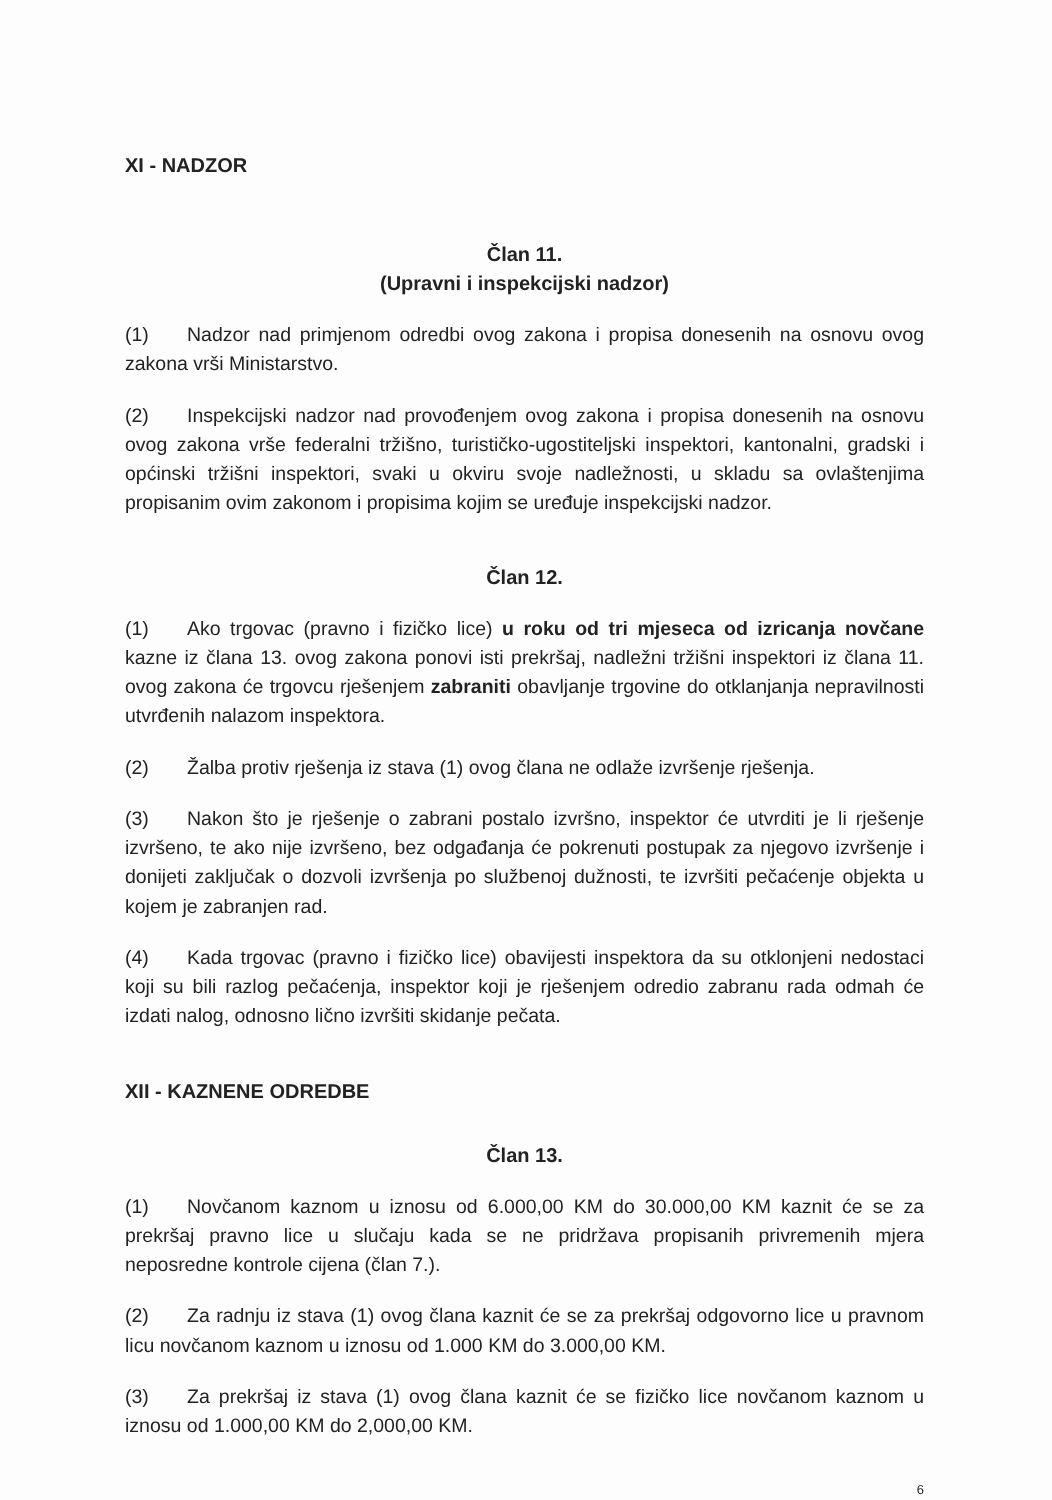XI - NADZOR
Član 11.
(Upravni i inspekcijski nadzor)
(1) Nadzor nad primjenom odredbi ovog zakona i propisa donesenih na osnovu ovog zakona vrši Ministarstvo.
(2) Inspekcijski nadzor nad provođenjem ovog zakona i propisa donesenih na osnovu ovog zakona vrše federalni tržišno, turističko-ugostiteljski inspektori, kantonalni, gradski i općinski tržišni inspektori, svaki u okviru svoje nadležnosti, u skladu sa ovlaštenjima propisanim ovim zakonom i propisima kojim se uređuje inspekcijski nadzor.
Član 12.
(1) Ako trgovac (pravno i fizičko lice) u roku od tri mjeseca od izricanja novčane kazne iz člana 13. ovog zakona ponovi isti prekršaj, nadležni tržišni inspektori iz člana 11. ovog zakona će trgovcu rješenjem zabraniti obavljanje trgovine do otklanjanja nepravilnosti utvrđenih nalazom inspektora.
(2) Žalba protiv rješenja iz stava (1) ovog člana ne odlaže izvršenje rješenja.
(3) Nakon što je rješenje o zabrani postalo izvršno, inspektor će utvrditi je li rješenje izvršeno, te ako nije izvršeno, bez odgađanja će pokrenuti postupak za njegovo izvršenje i donijeti zaključak o dozvoli izvršenja po službenoj dužnosti, te izvršiti pečaćenje objekta u kojem je zabranjen rad.
(4) Kada trgovac (pravno i fizičko lice) obavijesti inspektora da su otklonjeni nedostaci koji su bili razlog pečaćenja, inspektor koji je rješenjem odredio zabranu rada odmah će izdati nalog, odnosno lično izvršiti skidanje pečata.
XII - KAZNENE ODREDBE
Član 13.
(1) Novčanom kaznom u iznosu od 6.000,00 KM do 30.000,00 KM kaznit će se za prekršaj pravno lice u slučaju kada se ne pridržava propisanih privremenih mjera neposredne kontrole cijena (član 7.).
(2) Za radnju iz stava (1) ovog člana kaznit će se za prekršaj odgovorno lice u pravnom licu novčanom kaznom u iznosu od 1.000 KM do 3.000,00 KM.
(3) Za prekršaj iz stava (1) ovog člana kaznit će se fizičko lice novčanom kaznom u iznosu od 1.000,00 KM do 2,000,00 KM.
6